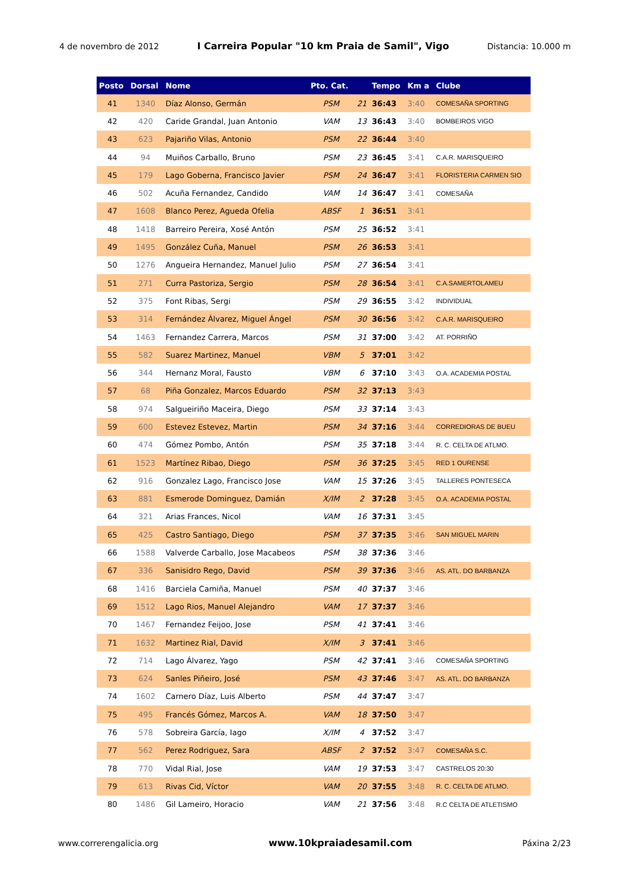4 de novembro de 2012 I Carreira Popular "10 km Praia de Samil", Vigo Distancia: 10.000 m
| Posto | Dorsal | Nome | Pto. Cat. | | Tempo | Km a | Clube |
| --- | --- | --- | --- | --- | --- | --- | --- |
| 41 | 1340 | Díaz Alonso, Germán | PSM | 21 | 36:43 | 3:40 | COMESAÑA SPORTING |
| 42 | 420 | Caride Grandal, Juan Antonio | VAM | 13 | 36:43 | 3:40 | BOMBEIROS VIGO |
| 43 | 623 | Pajariño Vilas, Antonio | PSM | 22 | 36:44 | 3:40 | |
| 44 | 94 | Muiños Carballo, Bruno | PSM | 23 | 36:45 | 3:41 | C.A.R. MARISQUEIRO |
| 45 | 179 | Lago Goberna, Francisco Javier | PSM | 24 | 36:47 | 3:41 | FLORISTERIA CARMEN SIO |
| 46 | 502 | Acuña Fernandez, Candido | VAM | 14 | 36:47 | 3:41 | COMESAÑA |
| 47 | 1608 | Blanco Perez, Agueda Ofelia | ABSF | 1 | 36:51 | 3:41 | |
| 48 | 1418 | Barreiro Pereira, Xosé Antón | PSM | 25 | 36:52 | 3:41 | |
| 49 | 1495 | González Cuña, Manuel | PSM | 26 | 36:53 | 3:41 | |
| 50 | 1276 | Angueira Hernandez, Manuel Julio | PSM | 27 | 36:54 | 3:41 | |
| 51 | 271 | Curra Pastoriza, Sergio | PSM | 28 | 36:54 | 3:41 | C.A.SAMERTOLAMEU |
| 52 | 375 | Font Ribas, Sergi | PSM | 29 | 36:55 | 3:42 | INDIVIDUAL |
| 53 | 314 | Fernández Álvarez, Miguel Ángel | PSM | 30 | 36:56 | 3:42 | C.A.R. MARISQUEIRO |
| 54 | 1463 | Fernandez Carrera, Marcos | PSM | 31 | 37:00 | 3:42 | AT. PORRIÑO |
| 55 | 582 | Suarez Martinez, Manuel | VBM | 5 | 37:01 | 3:42 | |
| 56 | 344 | Hernanz Moral, Fausto | VBM | 6 | 37:10 | 3:43 | O.A. ACADEMIA POSTAL |
| 57 | 68 | Piña Gonzalez, Marcos Eduardo | PSM | 32 | 37:13 | 3:43 | |
| 58 | 974 | Salgueiriño Maceira, Diego | PSM | 33 | 37:14 | 3:43 | |
| 59 | 600 | Estevez Estevez, Martin | PSM | 34 | 37:16 | 3:44 | CORREDIORAS DE BUEU |
| 60 | 474 | Gómez Pombo, Antón | PSM | 35 | 37:18 | 3:44 | R. C. CELTA DE ATLMO. |
| 61 | 1523 | Martínez Ribao, Diego | PSM | 36 | 37:25 | 3:45 | RED 1 OURENSE |
| 62 | 916 | Gonzalez Lago, Francisco Jose | VAM | 15 | 37:26 | 3:45 | TALLERES PONTESECA |
| 63 | 881 | Esmerode Dominguez, Damián | X/IM | 2 | 37:28 | 3:45 | O.A. ACADEMIA POSTAL |
| 64 | 321 | Arias Frances, Nicol | VAM | 16 | 37:31 | 3:45 | |
| 65 | 425 | Castro Santiago, Diego | PSM | 37 | 37:35 | 3:46 | SAN MIGUEL MARIN |
| 66 | 1588 | Valverde Carballo, Jose Macabeos | PSM | 38 | 37:36 | 3:46 | |
| 67 | 336 | Sanisidro Rego, David | PSM | 39 | 37:36 | 3:46 | AS. ATL. DO BARBANZA |
| 68 | 1416 | Barciela Camiña, Manuel | PSM | 40 | 37:37 | 3:46 | |
| 69 | 1512 | Lago Rios, Manuel Alejandro | VAM | 17 | 37:37 | 3:46 | |
| 70 | 1467 | Fernandez Feijoo, Jose | PSM | 41 | 37:41 | 3:46 | |
| 71 | 1632 | Martinez Rial, David | X/IM | 3 | 37:41 | 3:46 | |
| 72 | 714 | Lago Álvarez, Yago | PSM | 42 | 37:41 | 3:46 | COMESAÑA SPORTING |
| 73 | 624 | Sanles Piñeiro, José | PSM | 43 | 37:46 | 3:47 | AS. ATL. DO BARBANZA |
| 74 | 1602 | Carnero Díaz, Luis Alberto | PSM | 44 | 37:47 | 3:47 | |
| 75 | 495 | Francés Gómez, Marcos A. | VAM | 18 | 37:50 | 3:47 | |
| 76 | 578 | Sobreira García, Iago | X/IM | 4 | 37:52 | 3:47 | |
| 77 | 562 | Perez Rodriguez, Sara | ABSF | 2 | 37:52 | 3:47 | COMESAÑA S.C. |
| 78 | 770 | Vidal Rial, Jose | VAM | 19 | 37:53 | 3:47 | CASTRELOS 20:30 |
| 79 | 613 | Rivas Cid, Víctor | VAM | 20 | 37:55 | 3:48 | R. C. CELTA DE ATLMO. |
| 80 | 1486 | Gil Lameiro, Horacio | VAM | 21 | 37:56 | 3:48 | R.C CELTA DE ATLETISMO |
www.correrengalicia.org www.10kpraiadesamil.com Páxina 2/23